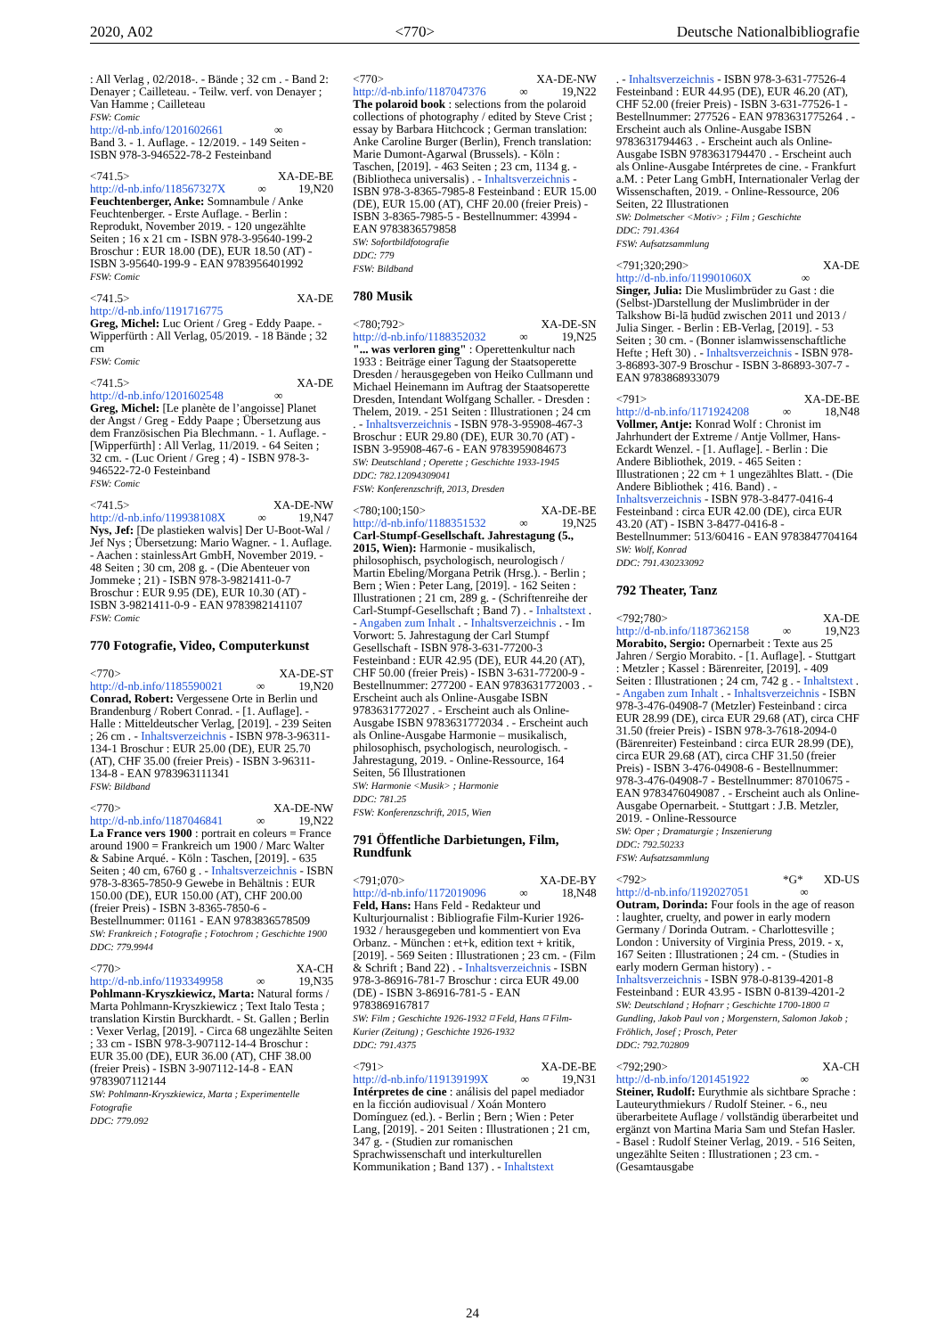2020, A02 <770> Deutsche Nationalbibliografie
: All Verlag , 02/2018-. - Bände ; 32 cm . - Band 2: Denayer ; Cailleteau. - Teilw. verf. von Denayer ; Van Hamme ; Cailleteau
FSW: Comic
http://d-nb.info/1201602661 ∞
Band 3. - 1. Auflage. - 12/2019. - 149 Seiten - ISBN 978-3-946522-78-2 Festeinband
<741.5> XA-DE-BE
http://d-nb.info/118567327X ∞ 19,N20
Feuchtenberger, Anke: Somnambule / Anke Feuchtenberger. - Erste Auflage. - Berlin : Reprodukt, November 2019. - 120 ungezählte Seiten ; 16 x 21 cm - ISBN 978-3-95640-199-2 Broschur : EUR 18.00 (DE), EUR 18.50 (AT) - ISBN 3-95640-199-9 - EAN 9783956401992
FSW: Comic
<741.5> XA-DE
http://d-nb.info/1191716775
Greg, Michel: Luc Orient / Greg - Eddy Paape. - Wipperfürth : All Verlag, 05/2019. - 18 Bände ; 32 cm
FSW: Comic
<741.5> XA-DE
http://d-nb.info/1201602548 ∞
Greg, Michel: [Le planète de l’angoisse] Planet der Angst / Greg - Eddy Paape ; Übersetzung aus dem Französischen Pia Blechmann. - 1. Auflage. - [Wipperfürth] : All Verlag, 11/2019. - 64 Seiten ; 32 cm. - (Luc Orient / Greg ; 4) - ISBN 978-3-946522-72-0 Festeinband
FSW: Comic
<741.5> XA-DE-NW
http://d-nb.info/119938108X ∞ 19,N47
Nys, Jef: [De plastieken walvis] Der U-Boot-Wal / Jef Nys ; Übersetzung: Mario Wagner. - 1. Auflage. - Aachen : stainlessArt GmbH, November 2019. - 48 Seiten ; 30 cm, 208 g. - (Die Abenteuer von Jommeke ; 21) - ISBN 978-3-9821411-0-7 Broschur : EUR 9.95 (DE), EUR 10.30 (AT) - ISBN 3-9821411-0-9 - EAN 9783982141107
FSW: Comic
770 Fotografie, Video, Computerkunst
<770> XA-DE-ST
http://d-nb.info/1185590021 ∞ 19,N20
Conrad, Robert: Vergessene Orte in Berlin und Brandenburg / Robert Conrad. - [1. Auflage]. - Halle : Mitteldeutscher Verlag, [2019]. - 239 Seiten ; 26 cm . - Inhaltsverzeichnis - ISBN 978-3-96311-134-1 Broschur : EUR 25.00 (DE), EUR 25.70 (AT), CHF 35.00 (freier Preis) - ISBN 3-96311-134-8 - EAN 9783963111341
FSW: Bildband
<770> XA-DE-NW
http://d-nb.info/1187046841 ∞ 19,N22
La France vers 1900 : portrait en coleurs = France around 1900 = Frankreich um 1900 / Marc Walter & Sabine Arqué. - Köln : Taschen, [2019]. - 635 Seiten ; 40 cm, 6760 g . - Inhaltsverzeichnis - ISBN 978-3-8365-7850-9 Gewebe in Behältnis : EUR 150.00 (DE), EUR 150.00 (AT), CHF 200.00 (freier Preis) - ISBN 3-8365-7850-6 - Bestellnummer: 01161 - EAN 9783836578509
SW: Frankreich ; Fotografie ; Fotochrom ; Geschichte 1900
DDC: 779.9944
<770> XA-CH
http://d-nb.info/1193349958 ∞ 19,N35
Pohlmann-Kryszkiewicz, Marta: Natural forms / Marta Pohlmann-Kryszkiewicz ; Text Italo Testa ; translation Kirstin Burckhardt. - St. Gallen ; Berlin : Vexer Verlag, [2019]. - Circa 68 ungezählte Seiten ; 33 cm - ISBN 978-3-907112-14-4 Broschur : EUR 35.00 (DE), EUR 36.00 (AT), CHF 38.00 (freier Preis) - ISBN 3-907112-14-8 - EAN 9783907112144
SW: Pohlmann-Kryszkiewicz, Marta ; Experimentelle Fotografie
DDC: 779.092
<770> XA-DE-NW
http://d-nb.info/1187047376 ∞ 19,N22
The polaroid book : selections from the polaroid collections of photography / edited by Steve Crist ; essay by Barbara Hitchcock ; German translation: Anke Caroline Burger (Berlin), French translation: Marie Dumont-Agarwal (Brussels). - Köln : Taschen, [2019]. - 463 Seiten ; 23 cm, 1134 g. - (Bibliotheca universalis) . - Inhaltsverzeichnis - ISBN 978-3-8365-7985-8 Festeinband : EUR 15.00 (DE), EUR 15.00 (AT), CHF 20.00 (freier Preis) - ISBN 3-8365-7985-5 - Bestellnummer: 43994 - EAN 9783836579858
SW: Sofortbildfotografie
DDC: 779
FSW: Bildband
780 Musik
<780;792> XA-DE-SN
http://d-nb.info/1188352032 ∞ 19,N25
"... was verloren ging" : Operettenkultur nach 1933 : Beiträge einer Tagung der Staatsoperette Dresden / herausgegeben von Heiko Cullmann und Michael Heinemann im Auftrag der Staatsoperette Dresden, Intendant Wolfgang Schaller. - Dresden : Thelem, 2019. - 251 Seiten : Illustrationen ; 24 cm . - Inhaltsverzeichnis - ISBN 978-3-95908-467-3 Broschur : EUR 29.80 (DE), EUR 30.70 (AT) - ISBN 3-95908-467-6 - EAN 9783959084673
SW: Deutschland ; Operette ; Geschichte 1933-1945
DDC: 782.12094309041
FSW: Konferenzschrift, 2013, Dresden
<780;100;150> XA-DE-BE
http://d-nb.info/1188351532 ∞ 19,N25
Carl-Stumpf-Gesellschaft. Jahrestagung (5., 2015, Wien): Harmonie - musikalisch, philosophisch, psychologisch, neurologisch / Martin Ebeling/Morgana Petrik (Hrsg.). - Berlin ; Bern ; Wien : Peter Lang, [2019]. - 162 Seiten : Illustrationen ; 21 cm, 289 g. - (Schriftenreihe der Carl-Stumpf-Gesellschaft ; Band 7) . - Inhaltstext . - Angaben zum Inhalt . - Inhaltsverzeichnis . - Im Vorwort: 5. Jahrestagung der Carl Stumpf Gesellschaft - ISBN 978-3-631-77200-3 Festeinband : EUR 42.95 (DE), EUR 44.20 (AT), CHF 50.00 (freier Preis) - ISBN 3-631-77200-9 - Bestellnummer: 277200 - EAN 9783631772003 . - Erscheint auch als Online-Ausgabe ISBN 9783631772027 . - Erscheint auch als Online-Ausgabe ISBN 9783631772034 . - Erscheint auch als Online-Ausgabe Harmonie – musikalisch, philosophisch, psychologisch, neurologisch. - Jahrestagung, 2019. - Online-Ressource, 164 Seiten, 56 Illustrationen
SW: Harmonie <Musik> ; Harmonie
DDC: 781.25
FSW: Konferenzschrift, 2015, Wien
791 Öffentliche Darbietungen, Film, Rundfunk
<791;070> XA-DE-BY
http://d-nb.info/1172019096 ∞ 18,N48
Feld, Hans: Hans Feld - Redakteur und Kulturjournalist : Bibliografie Film-Kurier 1926-1932 / herausgegeben und kommentiert von Eva Orbanz. - München : et+k, edition text + kritik, [2019]. - 569 Seiten : Illustrationen ; 23 cm. - (Film & Schrift ; Band 22) . - Inhaltsverzeichnis - ISBN 978-3-86916-781-7 Broschur : circa EUR 49.00 (DE) - ISBN 3-86916-781-5 - EAN 9783869167817
SW: Film ; Geschichte 1926-1932 ⌑ Feld, Hans ⌑ Film-Kurier (Zeitung) ; Geschichte 1926-1932
DDC: 791.4375
<791> XA-DE-BE
http://d-nb.info/119139199X ∞ 19,N31
Intérpretes de cine : análisis del papel mediador en la ficción audiovisual / Xoán Montero Domínguez (ed.). - Berlin ; Bern ; Wien : Peter Lang, [2019]. - 201 Seiten : Illustrationen ; 21 cm, 347 g. - (Studien zur romanischen Sprachwissenschaft und interkulturellen Kommunikation ; Band 137) . - Inhaltstext
. - Inhaltsverzeichnis - ISBN 978-3-631-77526-4 Festeinband : EUR 44.95 (DE), EUR 46.20 (AT), CHF 52.00 (freier Preis) - ISBN 3-631-77526-1 - Bestellnummer: 277526 - EAN 9783631775264 . - Erscheint auch als Online-Ausgabe ISBN 9783631794463 . - Erscheint auch als Online-Ausgabe ISBN 9783631794470 . - Erscheint auch als Online-Ausgabe Intérpretes de cine. - Frankfurt a.M. : Peter Lang GmbH, Internationaler Verlag der Wissenschaften, 2019. - Online-Ressource, 206 Seiten, 22 Illustrationen
SW: Dolmetscher <Motiv> ; Film ; Geschichte
DDC: 791.4364
FSW: Aufsatzsammlung
<791;320;290> XA-DE
http://d-nb.info/119901060X ∞
Singer, Julia: Die Muslimbrüder zu Gast : die (Selbst-)Darstellung der Muslimbrüder in der Talkshow Bi-lā ḥudūd zwischen 2011 und 2013 / Julia Singer. - Berlin : EB-Verlag, [2019]. - 53 Seiten ; 30 cm. - (Bonner islamwissenschaftliche Hefte ; Heft 30) . - Inhaltsverzeichnis - ISBN 978-3-86893-307-9 Broschur - ISBN 3-86893-307-7 - EAN 9783868933079
<791> XA-DE-BE
http://d-nb.info/1171924208 ∞ 18,N48
Vollmer, Antje: Konrad Wolf : Chronist im Jahrhundert der Extreme / Antje Vollmer, Hans-Eckardt Wenzel. - [1. Auflage]. - Berlin : Die Andere Bibliothek, 2019. - 465 Seiten : Illustrationen ; 22 cm + 1 ungezähltes Blatt. - (Die Andere Bibliothek ; 416. Band) . - Inhaltsverzeichnis - ISBN 978-3-8477-0416-4 Festeinband : circa EUR 42.00 (DE), circa EUR 43.20 (AT) - ISBN 3-8477-0416-8 - Bestellnummer: 513/60416 - EAN 9783847704164
SW: Wolf, Konrad
DDC: 791.430233092
792 Theater, Tanz
<792;780> XA-DE
http://d-nb.info/1187362158 ∞ 19,N23
Morabito, Sergio: Opernarbeit : Texte aus 25 Jahren / Sergio Morabito. - [1. Auflage]. - Stuttgart : Metzler ; Kassel : Bärenreiter, [2019]. - 409 Seiten : Illustrationen ; 24 cm, 742 g . - Inhaltstext . - Angaben zum Inhalt . - Inhaltsverzeichnis - ISBN 978-3-476-04908-7 (Metzler) Festeinband : circa EUR 28.99 (DE), circa EUR 29.68 (AT), circa CHF 31.50 (freier Preis) - ISBN 978-3-7618-2094-0 (Bärenreiter) Festeinband : circa EUR 28.99 (DE), circa EUR 29.68 (AT), circa CHF 31.50 (freier Preis) - ISBN 3-476-04908-6 - Bestellnummer: 978-3-476-04908-7 - Bestellnummer: 87010675 - EAN 9783476049087 . - Erscheint auch als Online-Ausgabe Opernarbeit. - Stuttgart : J.B. Metzler, 2019. - Online-Ressource
SW: Oper ; Dramaturgie ; Inszenierung
DDC: 792.50233
FSW: Aufsatzsammlung
<792> *G* XD-US
http://d-nb.info/1192027051 ∞
Outram, Dorinda: Four fools in the age of reason : laughter, cruelty, and power in early modern Germany / Dorinda Outram. - Charlottesville ; London : University of Virginia Press, 2019. - x, 167 Seiten : Illustrationen ; 24 cm. - (Studies in early modern German history) . - Inhaltsverzeichnis - ISBN 978-0-8139-4201-8 Festeinband : EUR 43.95 - ISBN 0-8139-4201-2
SW: Deutschland ; Hofnarr ; Geschichte 1700-1800 ⌑ Gundling, Jakob Paul von ; Morgenstern, Salomon Jakob ; Fröhlich, Josef ; Prosch, Peter
DDC: 792.702809
<792;290> XA-CH
http://d-nb.info/1201451922 ∞
Steiner, Rudolf: Eurythmie als sichtbare Sprache : Lauteurythmiekurs / Rudolf Steiner. - 6., neu überarbeitete Auflage / vollständig überarbeitet und ergänzt von Martina Maria Sam und Stefan Hasler. - Basel : Rudolf Steiner Verlag, 2019. - 516 Seiten, ungezählte Seiten : Illustrationen ; 23 cm. - (Gesamtausgabe
24